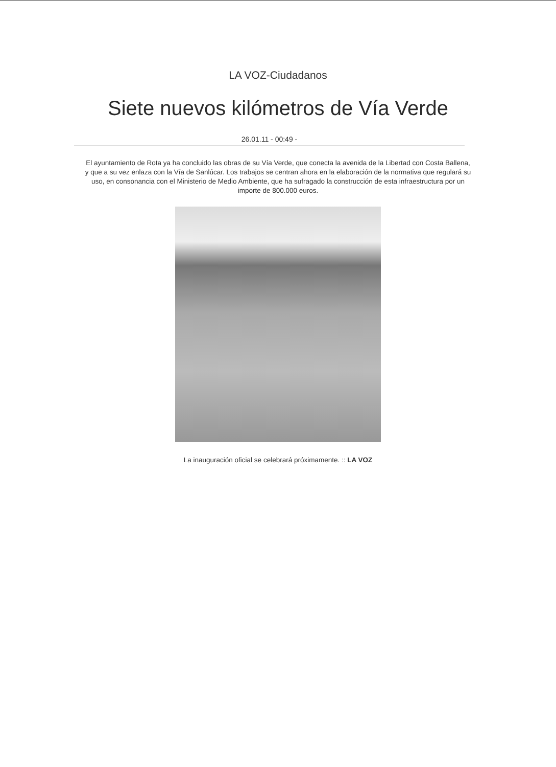LA VOZ-Ciudadanos
Siete nuevos kilómetros de Vía Verde
26.01.11 - 00:49 -
El ayuntamiento de Rota ya ha concluido las obras de su Vía Verde, que conecta la avenida de la Libertad con Costa Ballena, y que a su vez enlaza con la Vía de Sanlúcar. Los trabajos se centran ahora en la elaboración de la normativa que regulará su uso, en consonancia con el Ministerio de Medio Ambiente, que ha sufragado la construcción de esta infraestructura por un importe de 800.000 euros.
La inauguración oficial se celebrará próximamente. :: LA VOZ